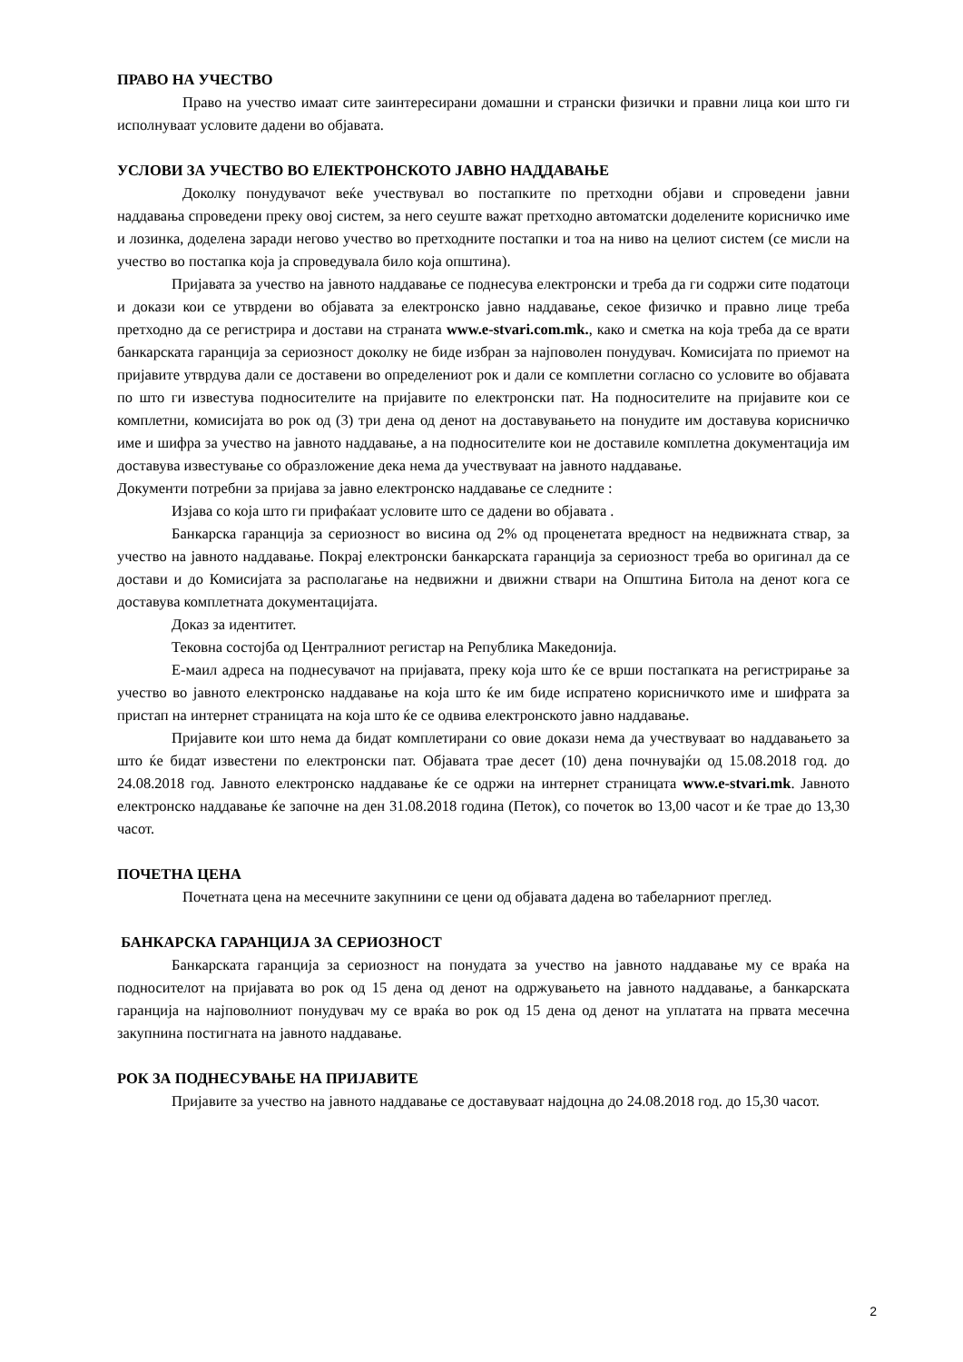ПРАВО НА УЧЕСТВО
Право на учество имаат сите заинтересирани домашни и странски физички и правни лица кои што ги исполнуваат условите дадени во објавата.
УСЛОВИ ЗА УЧЕСТВО ВО ЕЛЕКТРОНСКОТО ЈАВНО НАДДАВАЊЕ
Доколку понудувачот веќе учествувал во постапките по претходни објави и спроведени јавни наддавања спроведени преку овој систем, за него сеуште важат претходно автоматски доделените корисничко име и лозинка, доделена заради негово учество во претходните постапки и тоа на ниво на целиот систем (се мисли на учество во постапка која ја спроведувала било која општина).
Пријавата за учество на јавното наддавање се поднесува електронски и треба да ги содржи сите податоци и докази кои се утврдени во објавата за електронско јавно наддавање, секое физичко и правно лице треба претходно да се регистрира и достави на страната www.e-stvari.com.mk., како и сметка на која треба да се врати банкарската гаранција за сериозност доколку не биде избран за најповолен понудувач. Комисијата по приемот на пријавите утврдува дали се доставени во определениот рок и дали се комплетни согласно со условите во објавата по што ги известува подносителите на пријавите по електронски пат. На подносителите на пријавите кои се комплетни, комисијата во рок од (3) три дена од денот на доставувањето на понудите им доставува корисничко име и шифра за учество на јавното наддавање, а на подносителите кои не доставиле комплетна документација им доставува известување со образложение дека нема да учествуваат на јавното наддавање.
Документи потребни за пријава за јавно електронско наддавање се следните :
Изјава со која што ги прифаќаат условите што се дадени во објавата .
Банкарска гаранција за сериозност во висина од 2% од проценетата вредност на недвижната ствар, за учество на јавното наддавање. Покрај електронски банкарската гаранција за сериозност треба во оригинал да се достави и до Комисијата за располагање на недвижни и движни ствари на Општина Битола на денот кога се доставува комплетната документацијата.
Доказ за идентитет.
Тековна состојба од Централниот регистар на Република Македонија.
Е-маил адреса на поднесувачот на пријавата, преку која што ќе се врши постапката на регистрирање за учество во јавното електронско наддавање на која што ќе им биде испратено корисничкото име и шифрата за пристап на интернет страницата на која што ќе се одвива електронското јавно наддавање.
Пријавите кои што нема да бидат комплетирани со овие докази нема да учествуваат во наддавањето за што ќе бидат известени по електронски пат. Објавата трае десет (10) дена почнувајќи од 15.08.2018 год. до 24.08.2018 год. Јавното електронско наддавање ќе се одржи на интернет страницата www.e-stvari.mk. Јавното електронско наддавање ќе започне на ден 31.08.2018 година (Петок), со почеток во 13,00 часот и ќе трае до 13,30 часот.
ПОЧЕТНА ЦЕНА
Почетната цена на месечните закупнини се цени од објавата дадена во табеларниот преглед.
БАНКАРСКА ГАРАНЦИЈА ЗА СЕРИОЗНОСТ
Банкарската гаранција за сериозност на понудата за учество на јавното наддавање му се враќа на подносителот на пријавата во рок од 15 дена од денот на одржувањето на јавното наддавање, а банкарската гаранција на најповолниот понудувач му се враќа во рок од 15 дена од денот на уплатата на првата месечна закупнина постигната на јавното наддавање.
РОК ЗА ПОДНЕСУВАЊЕ НА ПРИЈАВИТЕ
Пријавите за учество на јавното наддавање се доставуваат најдоцна до 24.08.2018 год. до 15,30 часот.
2